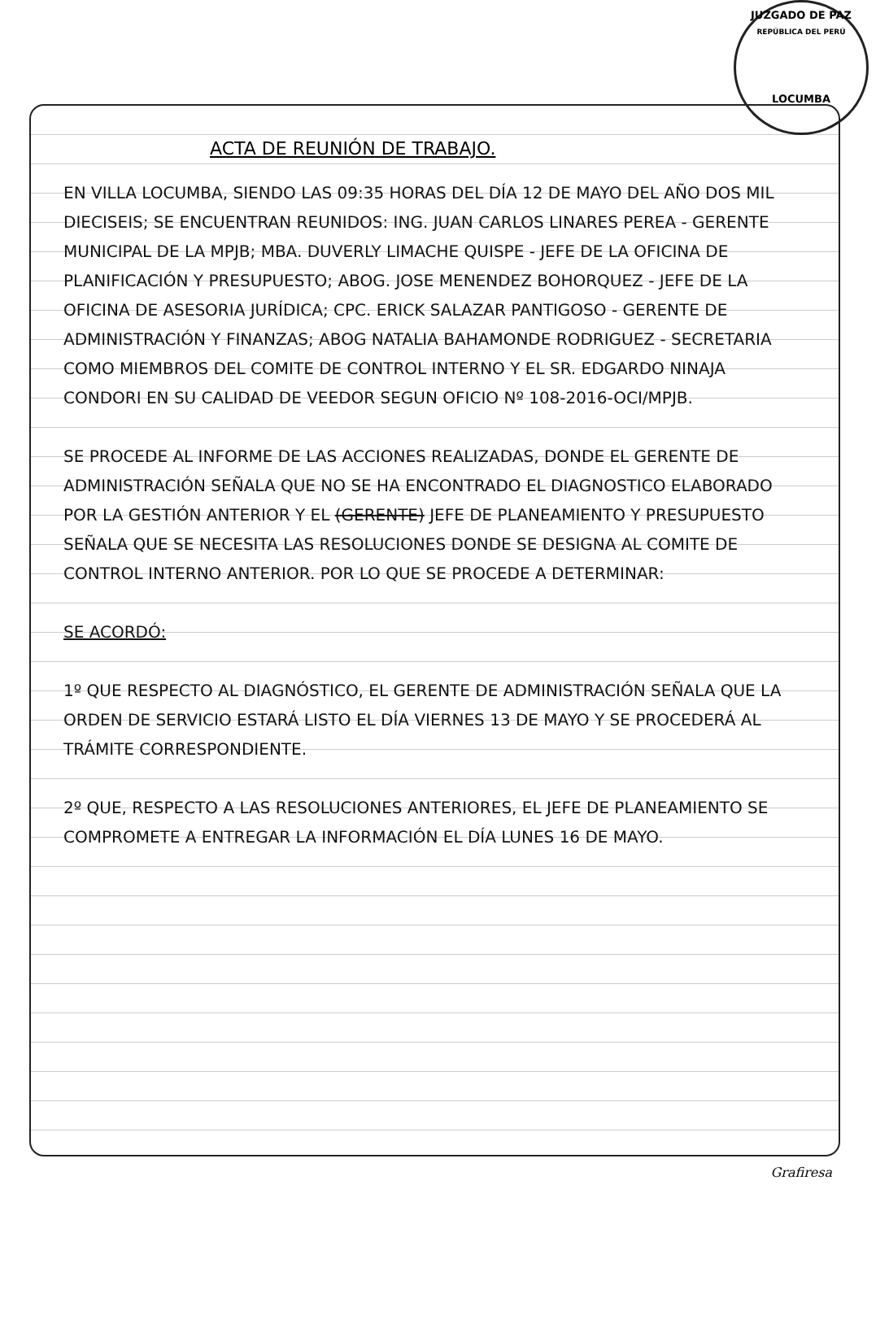JUZGADO DE PAZ
REPÚBLICA DEL PERÚ
LOCUMBA
ACTA DE REUNIÓN DE TRABAJO.
EN VILLA LOCUMBA, SIENDO LAS 09:35 HORAS DEL DÍA 12 DE MAYO DEL AÑO DOS MIL DIECISEIS; SE ENCUENTRAN REUNIDOS: ING. JUAN CARLOS LINARES PEREA - GERENTE MUNICIPAL DE LA MPJB; MBA. DUVERLY LIMACHE QUISPE - JEFE DE LA OFICINA DE PLANIFICACIÓN Y PRESUPUESTO; ABOG. JOSE MENENDEZ BOHORQUEZ - JEFE DE LA OFICINA DE ASESORIA JURÍDICA; CPC. ERICK SALAZAR PANTIGOSO - GERENTE DE ADMINISTRACIÓN Y FINANZAS; ABOG NATALIA BAHAMONDE RODRIGUEZ - SECRETARIA COMO MIEMBROS DEL COMITE DE CONTROL INTERNO Y EL SR. EDGARDO NINAJA CONDORI EN SU CALIDAD DE VEEDOR SEGUN OFICIO Nº 108-2016-OCI/MPJB.
SE PROCEDE AL INFORME DE LAS ACCIONES REALIZADAS, DONDE EL GERENTE DE ADMINISTRACIÓN SEÑALA QUE NO SE HA ENCONTRADO EL DIAGNOSTICO ELABORADO POR LA GESTIÓN ANTERIOR Y EL (GERENTE) JEFE DE PLANEAMIENTO Y PRESUPUESTO SEÑALA QUE SE NECESITA LAS RESOLUCIONES DONDE SE DESIGNA AL COMITE DE CONTROL INTERNO ANTERIOR. POR LO QUE SE PROCEDE A DETERMINAR:
SE ACORDÓ:
1º QUE RESPECTO AL DIAGNÓSTICO, EL GERENTE DE ADMINISTRACIÓN SEÑALA QUE LA ORDEN DE SERVICIO ESTARÁ LISTO EL DÍA VIERNES 13 DE MAYO Y SE PROCEDERÁ AL TRÁMITE CORRESPONDIENTE.
2º QUE, RESPECTO A LAS RESOLUCIONES ANTERIORES, EL JEFE DE PLANEAMIENTO SE COMPROMETE A ENTREGAR LA INFORMACIÓN EL DÍA LUNES 16 DE MAYO.
Grafiresa